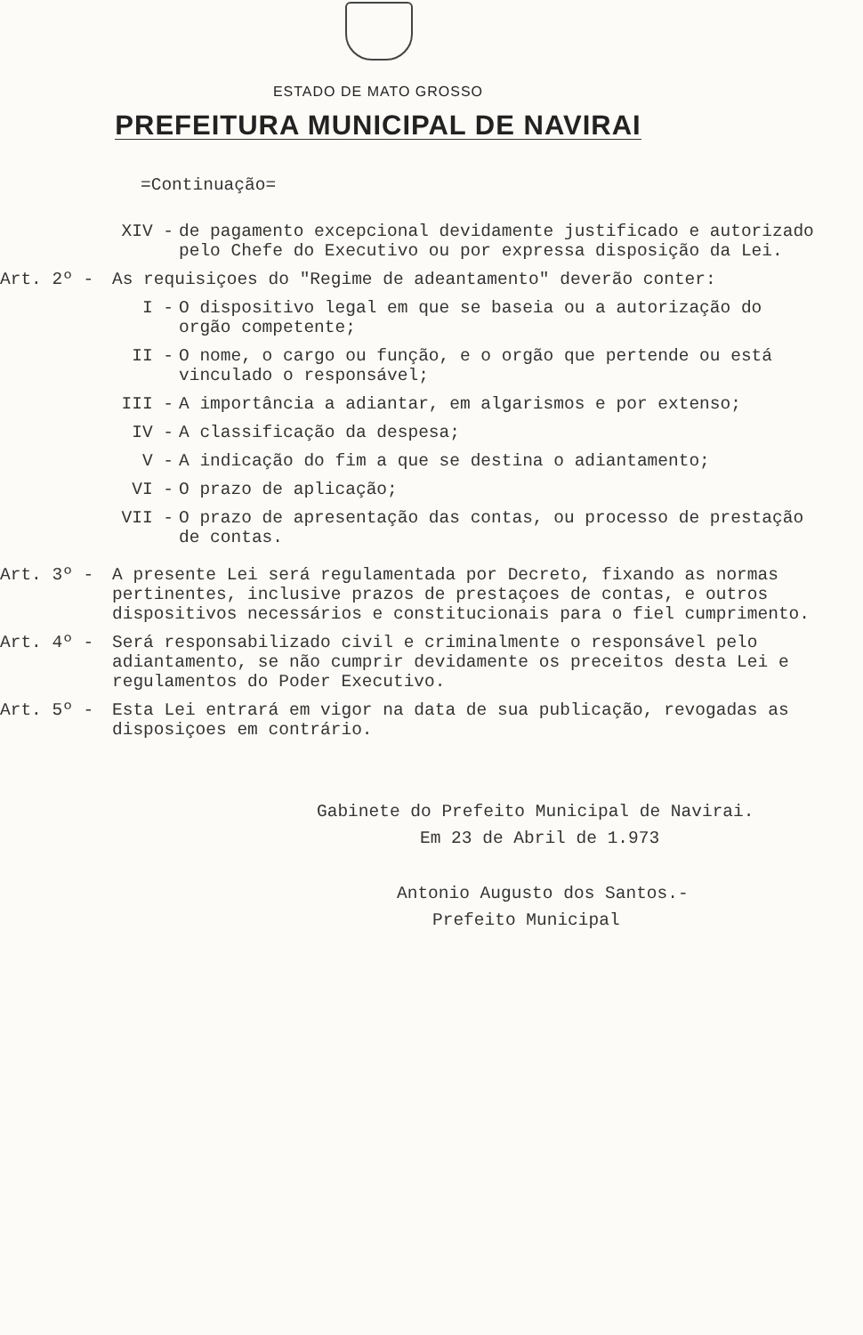ESTADO DE MATO GROSSO
PREFEITURA MUNICIPAL DE NAVIRAI
=Continuação=
XIV - de pagamento excepcional devidamente justificado e autorizado pelo Chefe do Executivo ou por expressa disposição da Lei.
Art. 2º - As requisiçoes do "Regime de adeantamento" deverão conter:
I - O dispositivo legal em que se baseia ou a autorização do orgão competente;
II - O nome, o cargo ou função, e o orgão que pertende ou está vinculado o responsável;
III - A importância a adiantar, em algarismos e por extenso;
IV - A classificação da despesa;
V - A indicação do fim a que se destina o adiantamento;
VI - O prazo de aplicação;
VII - O prazo de apresentação das contas, ou processo de prestação de contas.
Art. 3º - A presente Lei será regulamentada por Decreto, fixando as normas pertinentes, inclusive prazos de prestaçoes de contas, e outros dispositivos necessários e constitucionais para o fiel cumprimento.
Art. 4º - Será responsabilizado civil e criminalmente o responsável pelo adiantamento, se não cumprir devidamente os preceitos desta Lei e regulamentos do Poder Executivo.
Art. 5º - Esta Lei entrará em vigor na data de sua publicação, revogadas as disposiçoes em contrário.
Gabinete do Prefeito Municipal de Navirai.
Em 23 de Abril de 1.973
Antonio Augusto dos Santos.-
Prefeito Municipal